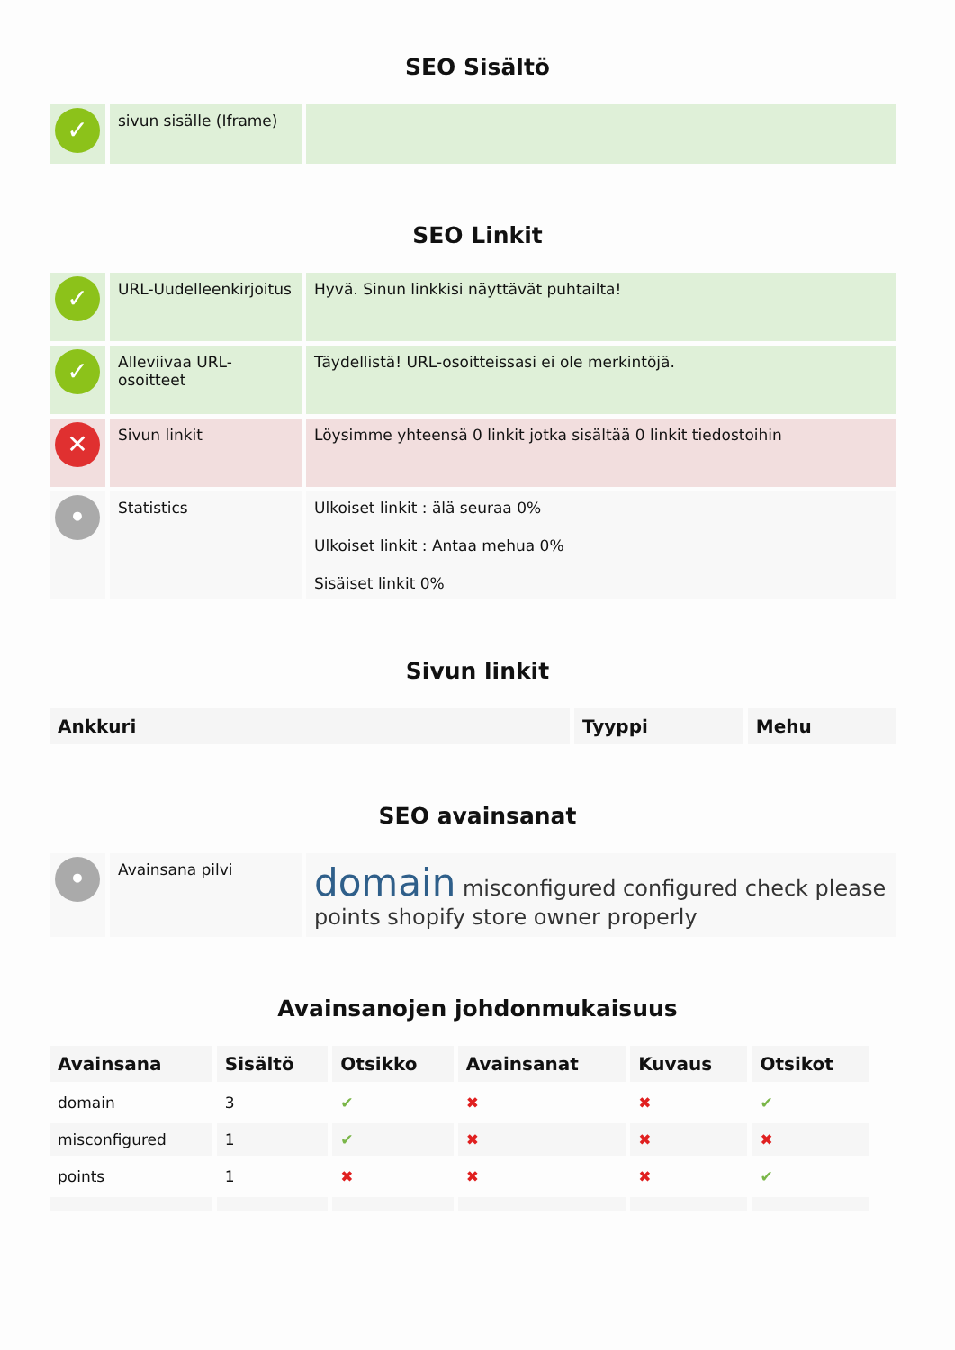SEO Sisältö
| ✓ | sivun sisälle (Iframe) | |
SEO Linkit
| ✓ | URL-Uudelleenkirjoitus | Hyvä. Sinun linkkisi näyttävät puhtailta! |
| ✓ | Alleviivaa URL-osoitteet | Täydellistä! URL-osoitteissasi ei ole merkintöjä. |
| ✕ | Sivun linkit | Löysimme yhteensä 0 linkit jotka sisältää 0 linkit tiedostoihin |
| • | Statistics | Ulkoiset linkit : älä seuraa 0% Ulkoiset linkit : Antaa mehua 0% Sisäiset linkit 0% |
Sivun linkit
| Ankkuri | Tyyppi | Mehu |
| --- | --- | --- |
SEO avainsanat
| • | Avainsana pilvi | domain misconfigured configured check please points shopify store owner properly |
Avainsanojen johdonmukaisuus
| Avainsana | Sisältö | Otsikko | Avainsanat | Kuvaus | Otsikot |
| --- | --- | --- | --- | --- | --- |
| domain | 3 | ✔ | ✖ | ✖ | ✔ |
| misconfigured | 1 | ✔ | ✖ | ✖ | ✖ |
| points | 1 | ✖ | ✖ | ✖ | ✔ |